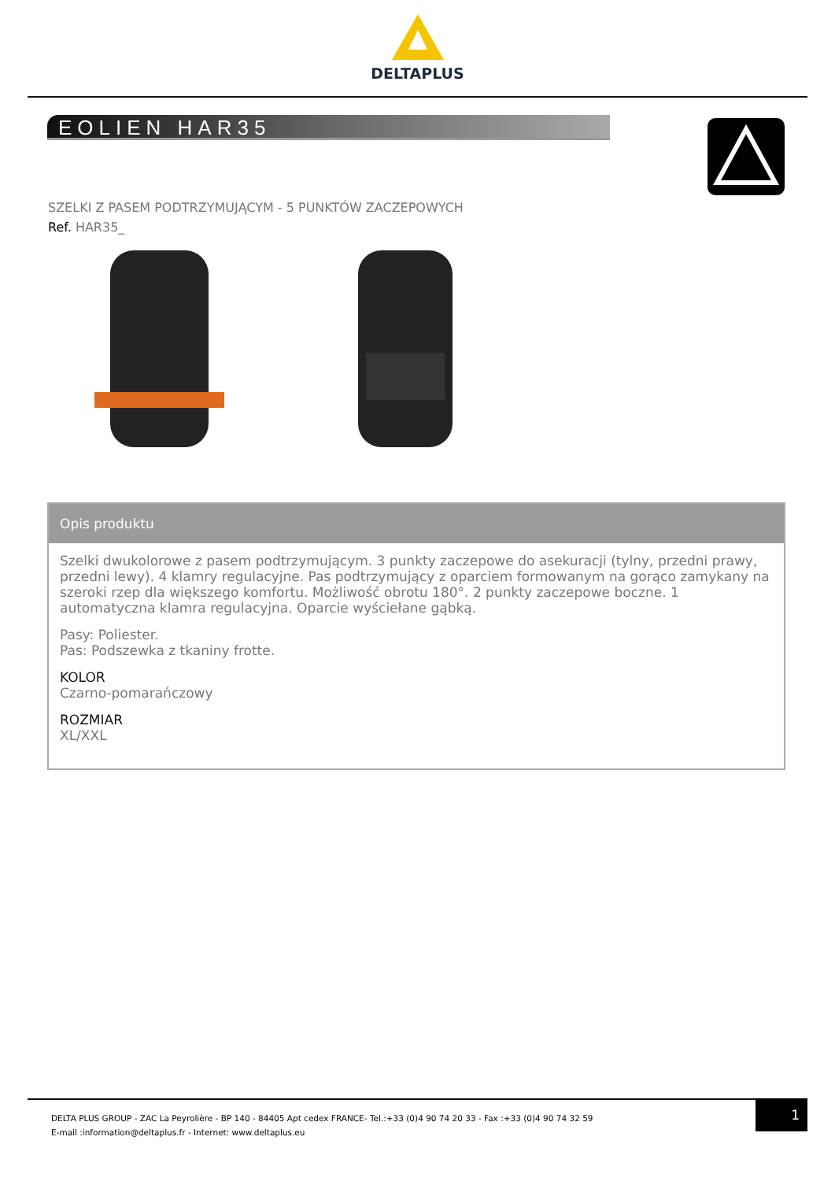DELTAPLUS
EOLIEN HAR35
SZELKI Z PASEM PODTRZYMUJĄCYM - 5 PUNKTÓW ZACZEPOWYCH
Ref. HAR35_
Opis produktu
Szelki dwukolorowe z pasem podtrzymującym. 3 punkty zaczepowe do asekuracji (tylny, przedni prawy, przedni lewy). 4 klamry regulacyjne. Pas podtrzymujący z oparciem formowanym na gorąco zamykany na szeroki rzep dla większego komfortu. Możliwość obrotu 180°. 2 punkty zaczepowe boczne. 1 automatyczna klamra regulacyjna. Oparcie wyściełane gąbką.
Pasy: Poliester.
Pas: Podszewka z tkaniny frotte.
KOLOR
Czarno-pomarańczowy
ROZMIAR
XL/XXL
DELTA PLUS GROUP - ZAC La Peyrolière - BP 140 - 84405 Apt cedex FRANCE- Tel.:+33 (0)4 90 74 20 33 - Fax :+33 (0)4 90 74 32 59
E-mail :information@deltaplus.fr - Internet: www.deltaplus.eu
1